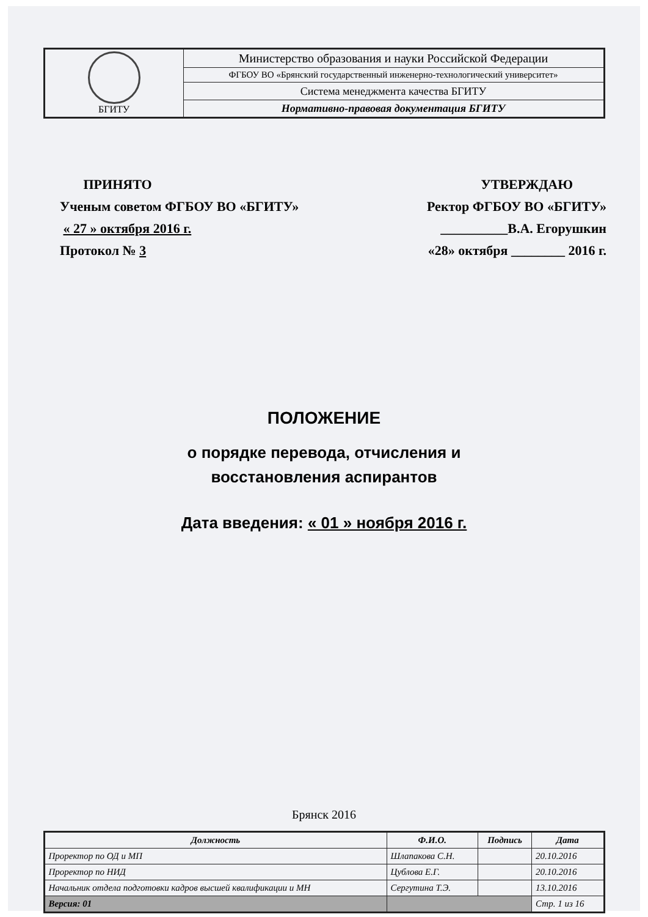| БГИТУ | Министерство образования и науки Российской Федерации |
| | ФГБОУ ВО «Брянский государственный инженерно-технологический университет» |
| | Система менеджмента качества БГИТУ |
| | Нормативно-правовая документация БГИТУ |
ПРИНЯТО
Ученым советом ФГБОУ ВО «БГИТУ»
« 27 » октября 2016 г.
Протокол № 3
УТВЕРЖДАЮ
Ректор ФГБОУ ВО «БГИТУ»
__________В.А. Егорушкин
«28» октября ________ 2016 г.
ПОЛОЖЕНИЕ
о порядке перевода, отчисления и восстановления аспирантов
Дата введения: « 01 » ноября 2016 г.
Брянск 2016
| Должность | Ф.И.О. | Подпись | Дата |
| --- | --- | --- | --- |
| Проректор по ОД и МП | Шлапакова С.Н. | | 20.10.2016 |
| Проректор по НИД | Цублова Е.Г. | | 20.10.2016 |
| Начальник отдела подготовки кадров высшей квалификации и МН | Сергутина Т.Э. | | 13.10.2016 |
| Версия: 01 | | | Стр. 1 из 16 |